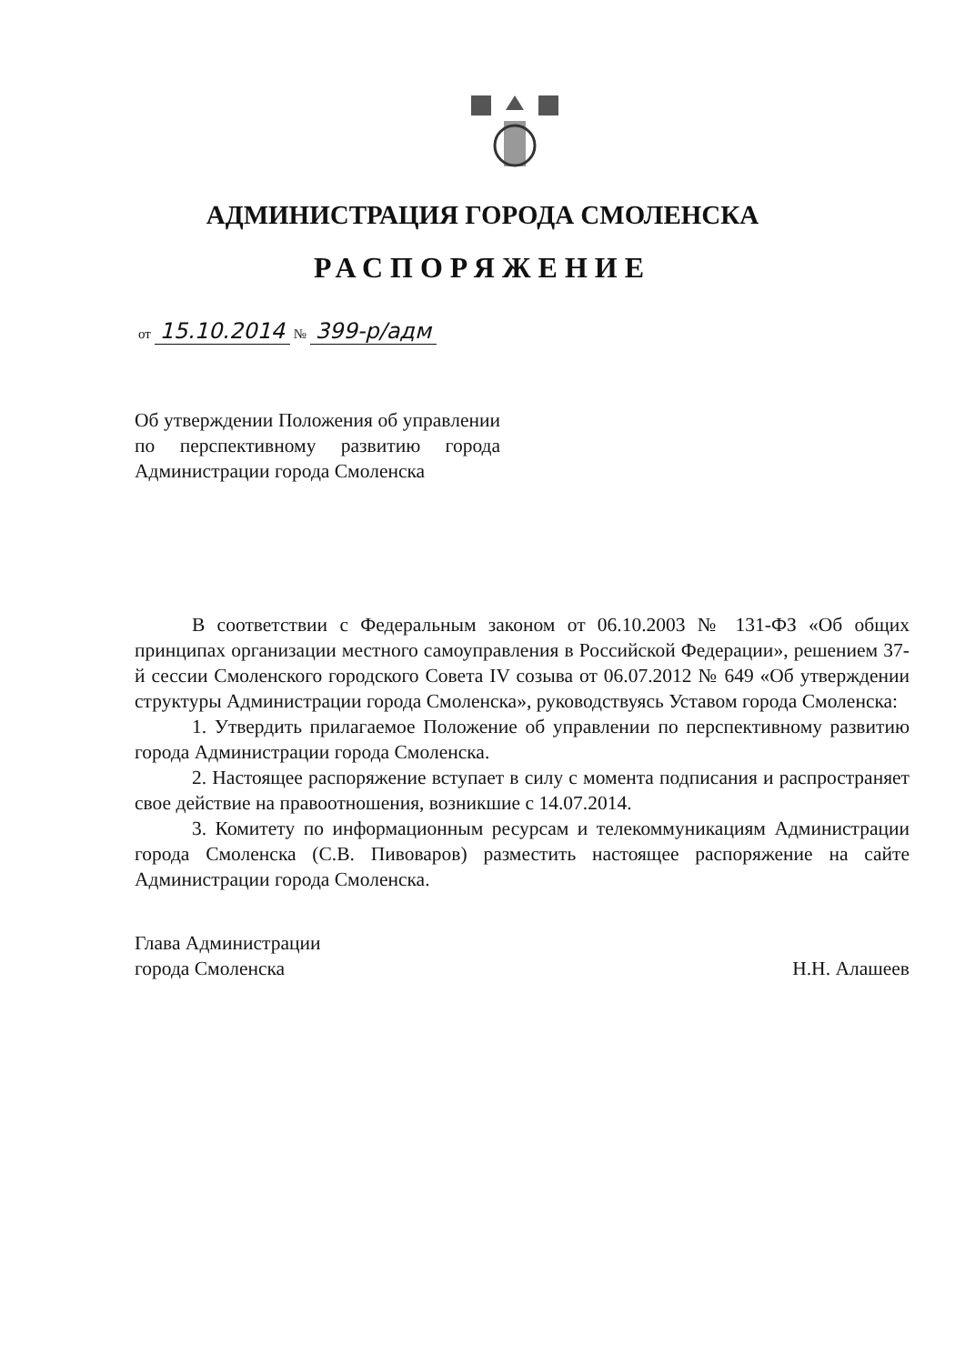АДМИНИСТРАЦИЯ ГОРОДА СМОЛЕНСКА
РАСПОРЯЖЕНИЕ
от 15.10.2014 № 399-р/адм
Об утверждении Положения об управлении по перспективному развитию города Администрации города Смоленска
В соответствии с Федеральным законом от 06.10.2003 № 131-ФЗ «Об общих принципах организации местного самоуправления в Российской Федерации», решением 37-й сессии Смоленского городского Совета IV созыва от 06.07.2012 № 649 «Об утверждении структуры Администрации города Смоленска», руководствуясь Уставом города Смоленска:
1. Утвердить прилагаемое Положение об управлении по перспективному развитию города Администрации города Смоленска.
2. Настоящее распоряжение вступает в силу с момента подписания и распространяет свое действие на правоотношения, возникшие с 14.07.2014.
3. Комитету по информационным ресурсам и телекоммуникациям Администрации города Смоленска (С.В. Пивоваров) разместить настоящее распоряжение на сайте Администрации города Смоленска.
Глава Администрации
города Смоленска
Н.Н. Алашеев